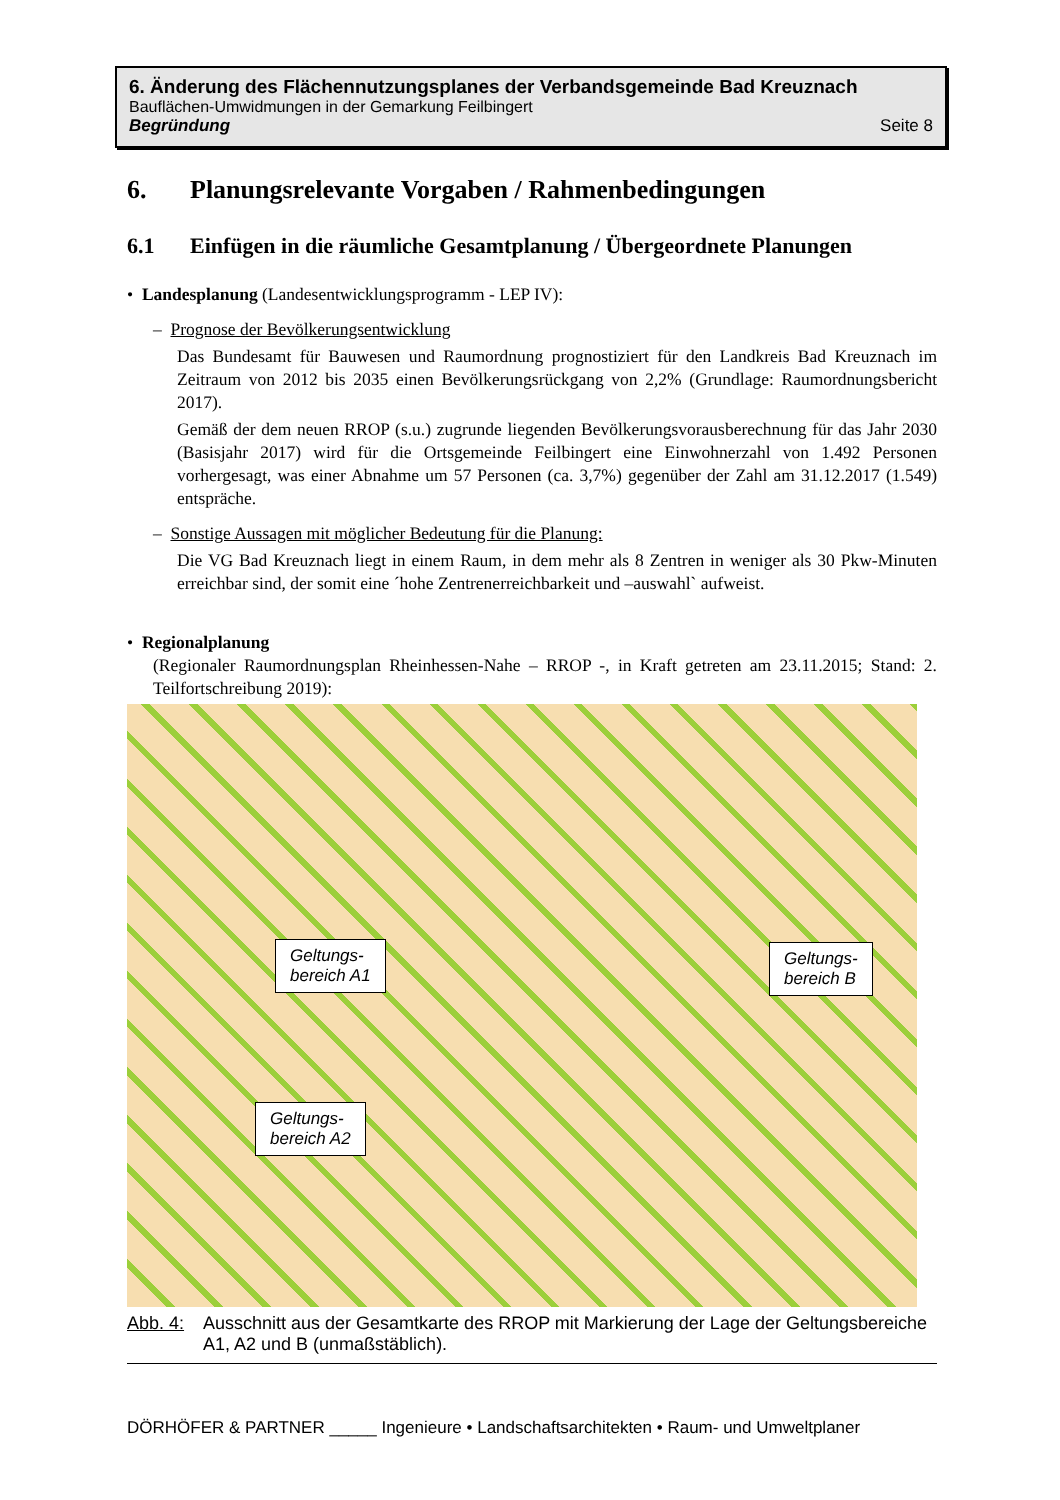6. Änderung des Flächennutzungsplanes der Verbandsgemeinde Bad Kreuznach
Bauflächen-Umwidmungen in der Gemarkung Feilbingert
Begründung Seite 8
6. Planungsrelevante Vorgaben / Rahmenbedingungen
6.1 Einfügen in die räumliche Gesamtplanung / Übergeordnete Planungen
• Landesplanung (Landesentwicklungsprogramm - LEP IV):
– Prognose der Bevölkerungsentwicklung
Das Bundesamt für Bauwesen und Raumordnung prognostiziert für den Landkreis Bad Kreuznach im Zeitraum von 2012 bis 2035 einen Bevölkerungsrückgang von 2,2% (Grundlage: Raumordnungsbericht 2017).
Gemäß der dem neuen RROP (s.u.) zugrunde liegenden Bevölkerungsvorausberechnung für das Jahr 2030 (Basisjahr 2017) wird für die Ortsgemeinde Feilbingert eine Einwohnerzahl von 1.492 Personen vorhergesagt, was einer Abnahme um 57 Personen (ca. 3,7%) gegenüber der Zahl am 31.12.2017 (1.549) entspräche.
– Sonstige Aussagen mit möglicher Bedeutung für die Planung:
Die VG Bad Kreuznach liegt in einem Raum, in dem mehr als 8 Zentren in weniger als 30 Pkw-Minuten erreichbar sind, der somit eine ´hohe Zentrenerreichbarkeit und –auswahl` aufweist.
• Regionalplanung
(Regionaler Raumordnungsplan Rheinhessen-Nahe – RROP -, in Kraft getreten am 23.11.2015; Stand: 2. Teilfortschreibung 2019):
Geltungs-
bereich A1
Geltungs-
bereich B
Geltungs-
bereich A2
Abb. 4: Ausschnitt aus der Gesamtkarte des RROP mit Markierung der Lage der Geltungsbereiche A1, A2 und B (unmaßstäblich).
DÖRHÖFER & PARTNER _____ Ingenieure • Landschaftsarchitekten • Raum- und Umweltplaner